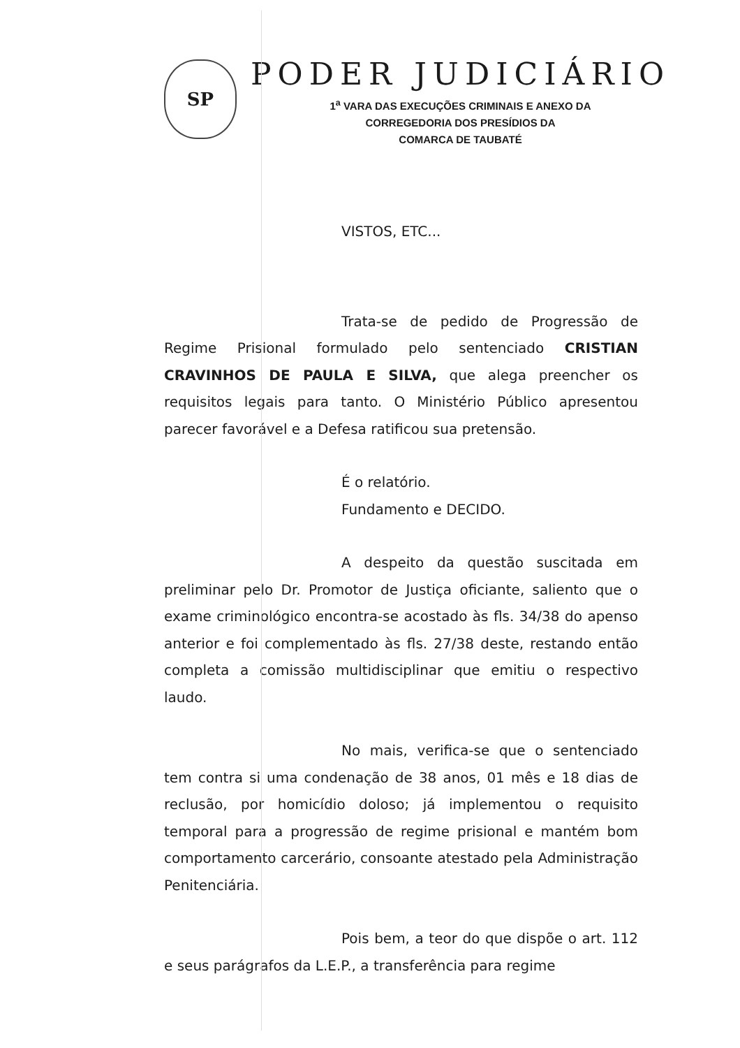SP
PODER JUDICIÁRIO
1<sup>a</sup> VARA DAS EXECUÇÕES CRIMINAIS E ANEXO DA
CORREGEDORIA DOS PRESÍDIOS DA
COMARCA DE TAUBATÉ
VISTOS, ETC...
Trata-se de pedido de Progressão de Regime Prisional formulado pelo sentenciado CRISTIAN CRAVINHOS DE PAULA E SILVA, que alega preencher os requisitos legais para tanto. O Ministério Público apresentou parecer favorável e a Defesa ratificou sua pretensão.
É o relatório.
Fundamento e DECIDO.
A despeito da questão suscitada em preliminar pelo Dr. Promotor de Justiça oficiante, saliento que o exame criminológico encontra-se acostado às fls. 34/38 do apenso anterior e foi complementado às fls. 27/38 deste, restando então completa a comissão multidisciplinar que emitiu o respectivo laudo.
No mais, verifica-se que o sentenciado tem contra si uma condenação de 38 anos, 01 mês e 18 dias de reclusão, por homicídio doloso; já implementou o requisito temporal para a progressão de regime prisional e mantém bom comportamento carcerário, consoante atestado pela Administração Penitenciária.
Pois bem, a teor do que dispõe o art. 112 e seus parágrafos da L.E.P., a transferência para regime